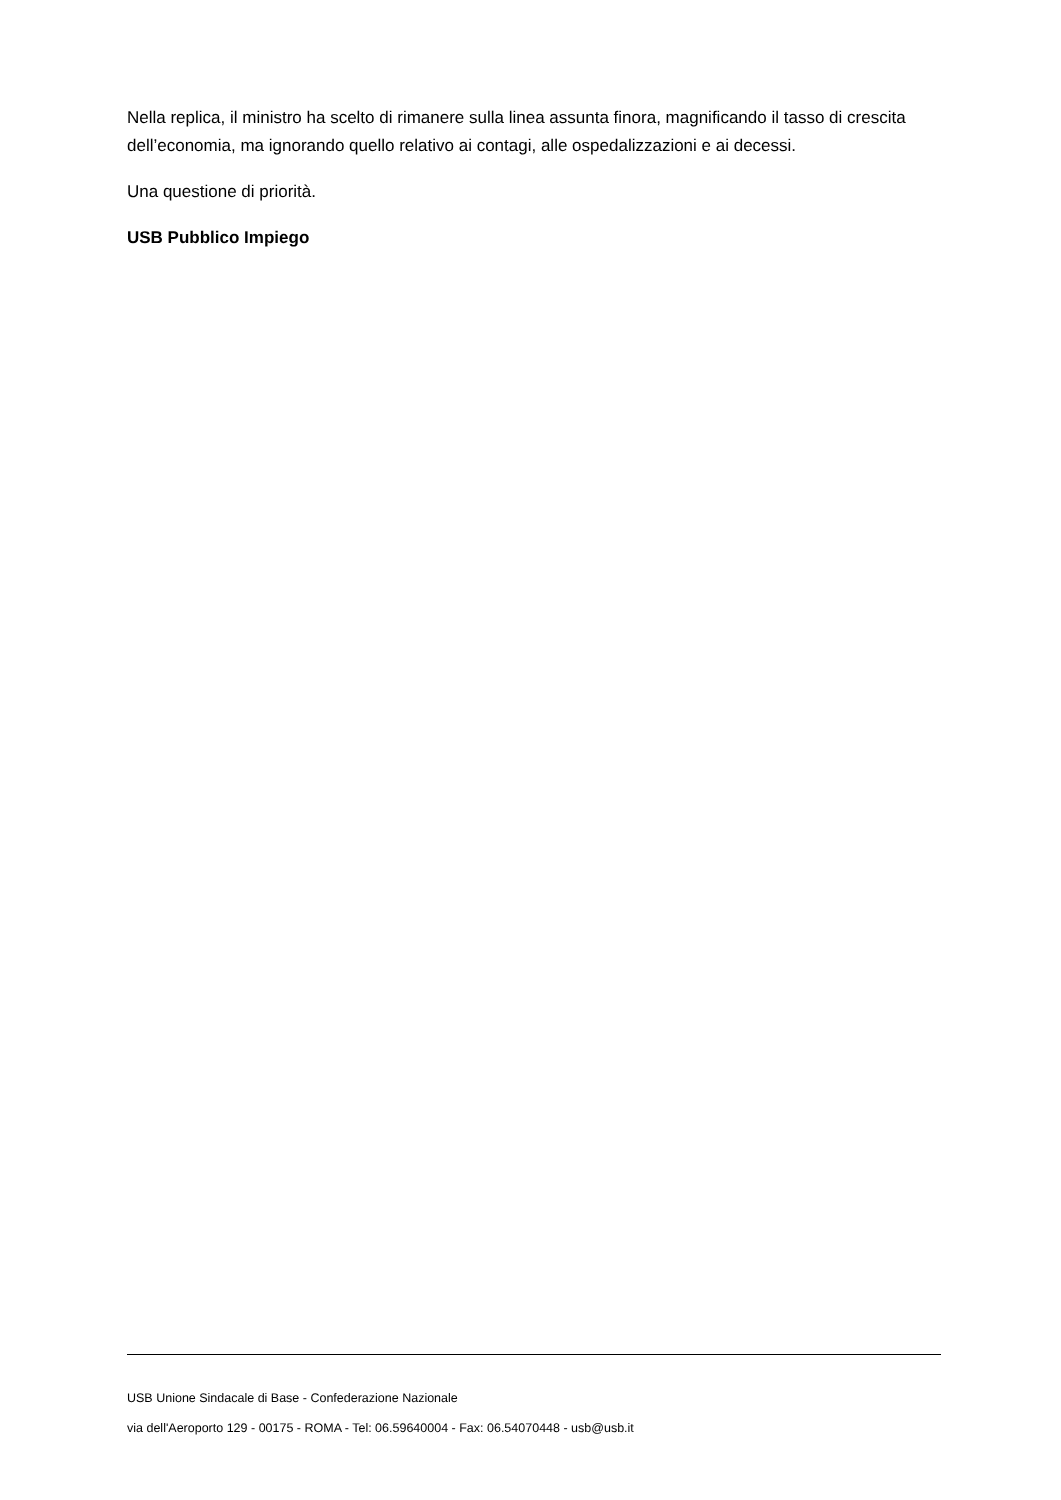Nella replica, il ministro ha scelto di rimanere sulla linea assunta finora, magnificando il tasso di crescita dell’economia, ma ignorando quello relativo ai contagi, alle ospedalizzazioni e ai decessi.
Una questione di priorità.
USB Pubblico Impiego
USB Unione Sindacale di Base - Confederazione Nazionale
via dell'Aeroporto 129 - 00175 - ROMA - Tel: 06.59640004 - Fax: 06.54070448 - usb@usb.it